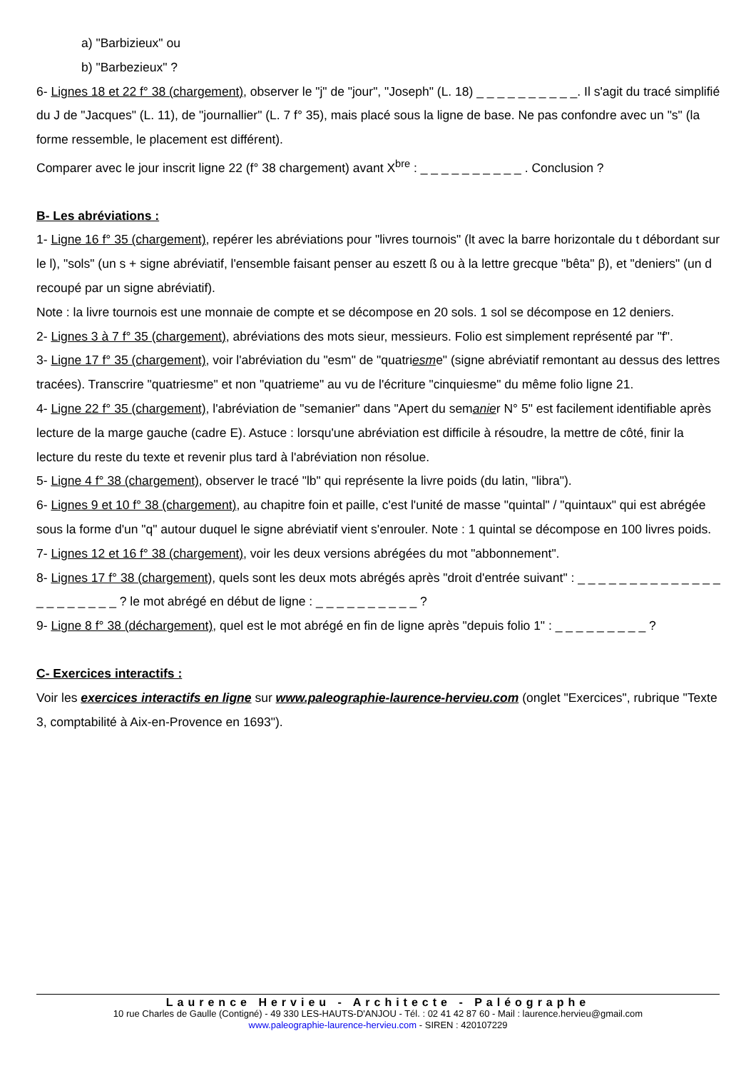a) "Barbizieux" ou
b) "Barbezieux" ?
6- Lignes 18 et 22 f° 38 (chargement), observer le "j" de "jour", "Joseph" (L. 18) _ _ _ _ _ _ _ _ _ _. Il s'agit du tracé simplifié du J de "Jacques" (L. 11), de "journallier" (L. 7 f° 35), mais placé sous la ligne de base. Ne pas confondre avec un "s" (la forme ressemble, le placement est différent).
Comparer avec le jour inscrit ligne 22 (f° 38 chargement) avant X<sup>bre</sup> : _ _ _ _ _ _ _ _ _ _ . Conclusion ?
B- Les abréviations :
1- Ligne 16 f° 35 (chargement), repérer les abréviations pour "livres tournois" (lt avec la barre horizontale du t débordant sur le l), "sols" (un s + signe abréviatif, l'ensemble faisant penser au eszett ß ou à la lettre grecque "bêta" β), et "deniers" (un d recoupé par un signe abréviatif).
Note : la livre tournois est une monnaie de compte et se décompose en 20 sols. 1 sol se décompose en 12 deniers.
2- Lignes 3 à 7 f° 35 (chargement), abréviations des mots sieur, messieurs. Folio est simplement représenté par "f".
3- Ligne 17 f° 35 (chargement), voir l'abréviation du "esm" de "quatriesme" (signe abréviatif remontant au dessus des lettres tracées). Transcrire "quatriesme" et non "quatrieme" au vu de l'écriture "cinquiesme" du même folio ligne 21.
4- Ligne 22 f° 35 (chargement), l'abréviation de "semanier" dans "Apert du semanier N° 5" est facilement identifiable après lecture de la marge gauche (cadre E). Astuce : lorsqu'une abréviation est difficile à résoudre, la mettre de côté, finir la lecture du reste du texte et revenir plus tard à l'abréviation non résolue.
5- Ligne 4 f° 38 (chargement), observer le tracé "lb" qui représente la livre poids (du latin, "libra").
6- Lignes 9 et 10 f° 38 (chargement), au chapitre foin et paille, c'est l'unité de masse "quintal" / "quintaux" qui est abrégée sous la forme d'un "q" autour duquel le signe abréviatif vient s'enrouler. Note : 1 quintal se décompose en 100 livres poids.
7- Lignes 12 et 16 f° 38 (chargement), voir les deux versions abrégées du mot "abbonnement".
8- Lignes 17 f° 38 (chargement), quels sont les deux mots abrégés après "droit d'entrée suivant" : _ _ _ _ _ _ _ _ _ _ _ _ _ _ _ _ _ _ _ _ _ _ ? le mot abrégé en début de ligne : _ _ _ _ _ _ _ _ _ _ ?
9- Ligne 8 f° 38 (déchargement), quel est le mot abrégé en fin de ligne après "depuis folio 1" : _ _ _ _ _ _ _ _ _ ?
C- Exercices interactifs :
Voir les exercices interactifs en ligne sur www.paleographie-laurence-hervieu.com (onglet "Exercices", rubrique "Texte 3, comptabilité à Aix-en-Provence en 1693").
Laurence Hervieu - Architecte - Paléographe
10 rue Charles de Gaulle (Contigné) - 49 330 LES-HAUTS-D'ANJOU - Tél. : 02 41 42 87 60 - Mail : laurence.hervieu@gmail.com
www.paleographie-laurence-hervieu.com - SIREN : 420107229